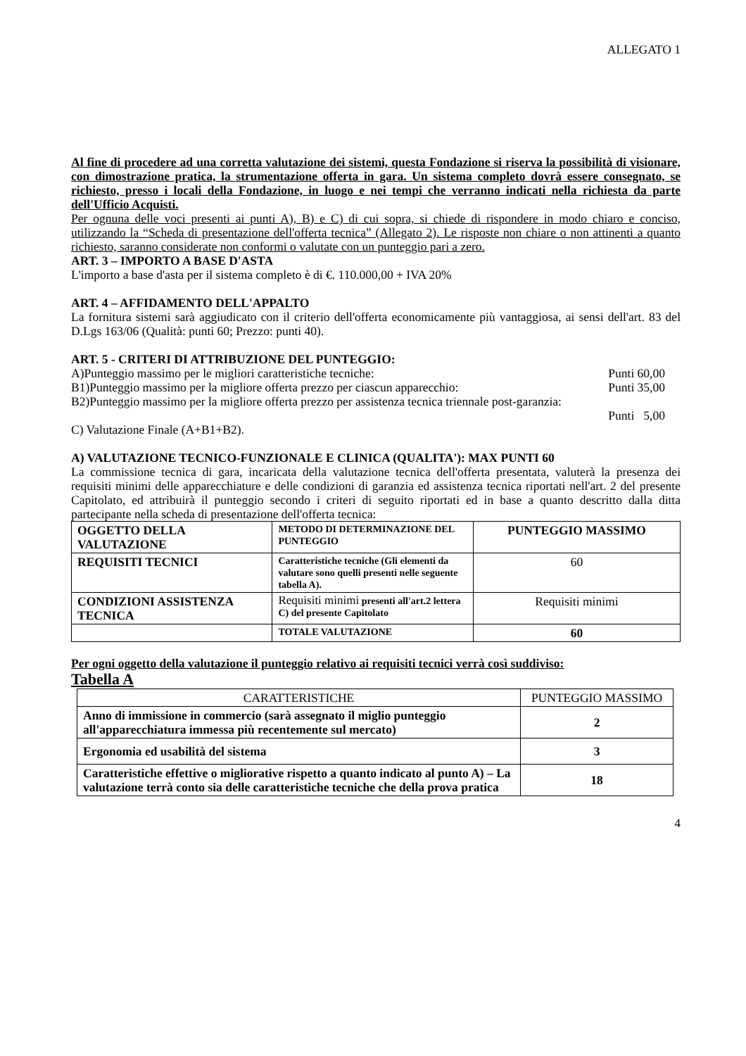ALLEGATO 1
Al fine di procedere ad una corretta valutazione dei sistemi, questa Fondazione si riserva la possibilità di visionare, con dimostrazione pratica, la strumentazione offerta in gara. Un sistema completo dovrà essere consegnato, se richiesto, presso i locali della Fondazione, in luogo e nei tempi che verranno indicati nella richiesta da parte dell'Ufficio Acquisti.
Per ognuna delle voci presenti ai punti A), B) e C) di cui sopra, si chiede di rispondere in modo chiaro e conciso, utilizzando la “Scheda di presentazione dell'offerta tecnica” (Allegato 2). Le risposte non chiare o non attinenti a quanto richiesto, saranno considerate non conformi o valutate con un punteggio pari a zero.
ART. 3 – IMPORTO A BASE D'ASTA
L'importo a base d'asta per il sistema completo è di €. 110.000,00 + IVA 20%
ART. 4 – AFFIDAMENTO DELL'APPALTO
La fornitura sistemi sarà aggiudicato con il criterio dell'offerta economicamente più vantaggiosa, ai sensi dell'art. 83 del D.Lgs 163/06 (Qualità: punti 60; Prezzo: punti 40).
ART. 5 - CRITERI DI ATTRIBUZIONE DEL PUNTEGGIO:
A)Punteggio massimo per le migliori caratteristiche tecniche: Punti 60,00
B1)Punteggio massimo per la migliore offerta prezzo per ciascun apparecchio: Punti 35,00
B2)Punteggio massimo per la migliore offerta prezzo per assistenza tecnica triennale post-garanzia:
Punti 5,00
C) Valutazione Finale (A+B1+B2).
A) VALUTAZIONE TECNICO-FUNZIONALE E CLINICA (QUALITA'): MAX PUNTI 60
La commissione tecnica di gara, incaricata della valutazione tecnica dell'offerta presentata, valuterà la presenza dei requisiti minimi delle apparecchiature e delle condizioni di garanzia ed assistenza tecnica riportati nell'art. 2 del presente Capitolato, ed attribuirà il punteggio secondo i criteri di seguito riportati ed in base a quanto descritto dalla ditta partecipante nella scheda di presentazione dell'offerta tecnica:
| OGGETTO DELLA VALUTAZIONE | METODO DI DETERMINAZIONE DEL PUNTEGGIO | PUNTEGGIO MASSIMO |
| REQUISITI TECNICI | Caratteristiche tecniche (Gli elementi da valutare sono quelli presenti nelle seguente tabella A). | 60 |
| CONDIZIONI ASSISTENZA TECNICA | Requisiti minimi presenti all'art.2 lettera C) del presente Capitolato | Requisiti minimi |
| | TOTALE VALUTAZIONE | 60 |
Per ogni oggetto della valutazione il punteggio relativo ai requisiti tecnici verrà così suddiviso:
Tabella A
| CARATTERISTICHE | PUNTEGGIO MASSIMO |
| Anno di immissione in commercio (sarà assegnato il miglio punteggio all'apparecchiatura immessa più recentemente sul mercato) | 2 |
| Ergonomia ed usabilità del sistema | 3 |
| Caratteristiche effettive o migliorative rispetto a quanto indicato al punto A) – La valutazione terrà conto sia delle caratteristiche tecniche che della prova pratica | 18 |
4